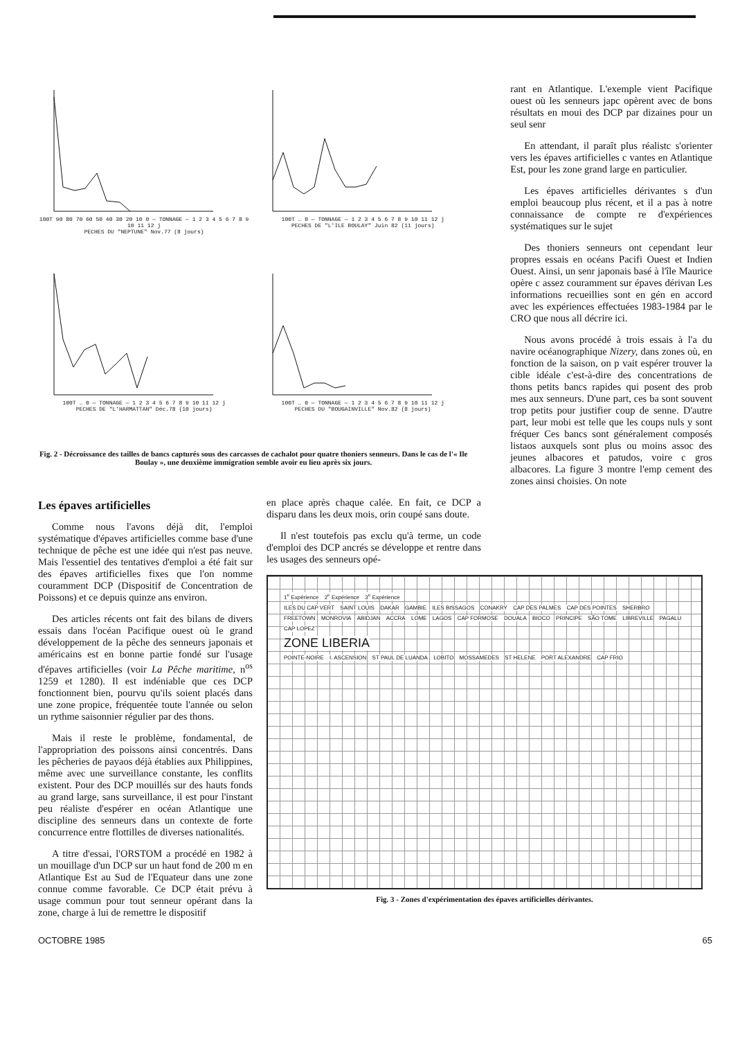100T 90 80 70 60 50 40 30 20 10 0 — TONNAGE — 1 2 3 4 5 6 7 8 9 10 11 12 j
PECHES DU "NEPTUNE" Nov.77 (8 jours)
100T … 0 — TONNAGE — 1 2 3 4 5 6 7 8 9 10 11 12 j
PECHES DE "L'ILE BOULAY" Juin 82 (11 jours)
100T … 0 — TONNAGE — 1 2 3 4 5 6 7 8 9 10 11 12 j
PECHES DE "L'HARMATTAN" Déc.78 (10 jours)
100T … 0 — TONNAGE — 1 2 3 4 5 6 7 8 9 10 11 12 j
PECHES DU "BOUGAINVILLE" Nov.82 (8 jours)
Fig. 2 - Décroissance des tailles de bancs capturés sous des carcasses de cachalot pour quatre thoniers senneurs. Dans le cas de l'« Ile Boulay », une deuxième immigration semble avoir eu lieu après six jours.
rant en Atlantique. L'exemple vient Pacifique ouest où les senneurs japc opèrent avec de bons résultats en moui des DCP par dizaines pour un seul senr
En attendant, il paraît plus réalistc s'orienter vers les épaves artificielles c vantes en Atlantique Est, pour les zone grand large en particulier.
Les épaves artificielles dérivantes s d'un emploi beaucoup plus récent, et il a pas à notre connaissance de compte re d'expériences systématiques sur le sujet
Des thoniers senneurs ont cependant leur propres essais en océans Pacifi Ouest et Indien Ouest. Ainsi, un senr japonais basé à l'île Maurice opère c assez couramment sur épaves dérivan Les informations recueillies sont en gén en accord avec les expériences effectuées 1983-1984 par le CRO que nous all décrire ici.
Nous avons procédé à trois essais à l'a du navire océanographique Nizery, dans zones où, en fonction de la saison, on p vait espérer trouver la cible idéale c'est-à-dire des concentrations de thons petits bancs rapides qui posent des prob mes aux senneurs. D'une part, ces ba sont souvent trop petits pour justifier coup de senne. D'autre part, leur mobi est telle que les coups nuls y sont fréquer Ces bancs sont généralement composés listaos auxquels sont plus ou moins assoc des jeunes albacores et patudos, voire c gros albacores. La figure 3 montre l'emp cement des zones ainsi choisies. On note
Les épaves artificielles
Comme nous l'avons déjà dit, l'emploi systématique d'épaves artificielles comme base d'une technique de pêche est une idée qui n'est pas neuve. Mais l'essentiel des tentatives d'emploi a été fait sur des épaves artificielles fixes que l'on nomme couramment DCP (Dispositif de Concentration de Poissons) et ce depuis quinze ans environ.
Des articles récents ont fait des bilans de divers essais dans l'océan Pacifique ouest où le grand développement de la pêche des senneurs japonais et américains est en bonne partie fondé sur l'usage d'épaves artificielles (voir La Pêche maritime, n<sup>os</sup> 1259 et 1280). Il est indéniable que ces DCP fonctionnent bien, pourvu qu'ils soient placés dans une zone propice, fréquentée toute l'année ou selon un rythme saisonnier régulier par des thons.
Mais il reste le problème, fondamental, de l'appropriation des poissons ainsi concentrés. Dans les pêcheries de payaos déjà établies aux Philippines, même avec une surveillance constante, les conflits existent. Pour des DCP mouillés sur des hauts fonds au grand large, sans surveillance, il est pour l'instant peu réaliste d'espérer en océan Atlantique une discipline des senneurs dans un contexte de forte concurrence entre flottilles de diverses nationalités.
A titre d'essai, l'ORSTOM a procédé en 1982 à un mouillage d'un DCP sur un haut fond de 200 m en Atlantique Est au Sud de l'Equateur dans une zone connue comme favorable. Ce DCP était prévu à usage commun pour tout senneur opérant dans la zone, charge à lui de remettre le dispositif
en place après chaque calée. En fait, ce DCP a disparu dans les deux mois, orin coupé sans doute.
Il n'est toutefois pas exclu qu'à terme, un code d'emploi des DCP ancrés se développe et rentre dans les usages des senneurs opé-
1<sup>e</sup> Expérience 2<sup>e</sup> Expérience 3<sup>e</sup> Expérience
ILES DU CAP VERT SAINT LOUIS DAKAR GAMBIE ILES BISSAGOS CONAKRY CAP DES PALMES CAP DES POINTES SHERBRO FREETOWN MONROVIA ABIDJAN ACCRA LOME LAGOS CAP FORMOSE DOUALA BIOCO PRINCIPE SÃO TOME LIBREVILLE PAGALU CAP LOPEZ
ZONE LIBERIA
POINTE-NOIRE I. ASCENSION ST PAUL DE LUANDA LOBITO MOSSAMEDES ST HELENE PORT ALEXANDRE CAP FRIO
Fig. 3 - Zones d'expérimentation des épaves artificielles dérivantes.
OCTOBRE 1985 65